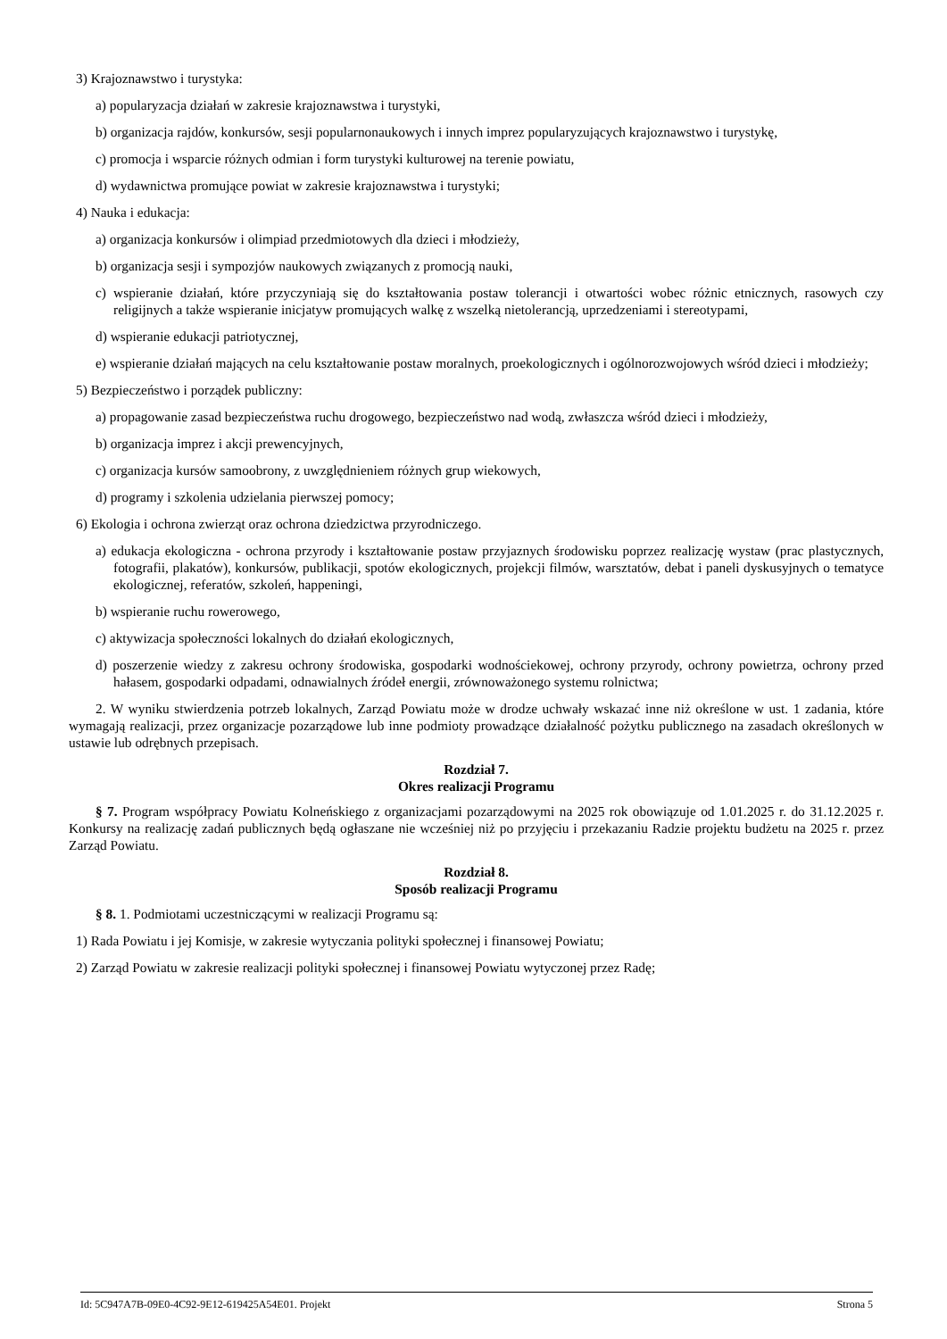3) Krajoznawstwo i turystyka:
a) popularyzacja działań w zakresie krajoznawstwa i turystyki,
b) organizacja rajdów, konkursów, sesji popularnonaukowych i innych imprez popularyzujących krajoznawstwo i turystykę,
c) promocja i wsparcie różnych odmian i form turystyki kulturowej na terenie powiatu,
d) wydawnictwa promujące powiat w zakresie krajoznawstwa i turystyki;
4) Nauka i edukacja:
a) organizacja konkursów i olimpiad przedmiotowych dla dzieci i młodzieży,
b) organizacja sesji i sympozjów naukowych związanych z promocją nauki,
c) wspieranie działań, które przyczyniają się do kształtowania postaw tolerancji i otwartości wobec różnic etnicznych, rasowych czy religijnych a także wspieranie inicjatyw promujących walkę z wszelką nietolerancją, uprzedzeniami i stereotypami,
d) wspieranie edukacji patriotycznej,
e) wspieranie działań mających na celu kształtowanie postaw moralnych, proekologicznych i ogólnorozwojowych wśród dzieci i młodzieży;
5) Bezpieczeństwo i porządek publiczny:
a) propagowanie zasad bezpieczeństwa ruchu drogowego, bezpieczeństwo nad wodą, zwłaszcza wśród dzieci i młodzieży,
b) organizacja imprez i akcji prewencyjnych,
c) organizacja kursów samoobrony, z uwzględnieniem różnych grup wiekowych,
d) programy i szkolenia udzielania pierwszej pomocy;
6) Ekologia i ochrona zwierząt oraz ochrona dziedzictwa przyrodniczego.
a) edukacja ekologiczna - ochrona przyrody i kształtowanie postaw przyjaznych środowisku poprzez realizację wystaw (prac plastycznych, fotografii, plakatów), konkursów, publikacji, spotów ekologicznych, projekcji filmów, warsztatów, debat i paneli dyskusyjnych o tematyce ekologicznej, referatów, szkoleń, happeningi,
b) wspieranie ruchu rowerowego,
c) aktywizacja społeczności lokalnych do działań ekologicznych,
d) poszerzenie wiedzy z zakresu ochrony środowiska, gospodarki wodnościekowej, ochrony przyrody, ochrony powietrza, ochrony przed hałasem, gospodarki odpadami, odnawialnych źródeł energii, zrównoważonego systemu rolnictwa;
2. W wyniku stwierdzenia potrzeb lokalnych, Zarząd Powiatu może w drodze uchwały wskazać inne niż określone w ust. 1 zadania, które wymagają realizacji, przez organizacje pozarządowe lub inne podmioty prowadzące działalność pożytku publicznego na zasadach określonych w ustawie lub odrębnych przepisach.
Rozdział 7.
Okres realizacji Programu
§ 7. Program współpracy Powiatu Kolneńskiego z organizacjami pozarządowymi na 2025 rok obowiązuje od 1.01.2025 r. do 31.12.2025 r. Konkursy na realizację zadań publicznych będą ogłaszane nie wcześniej niż po przyjęciu i przekazaniu Radzie projektu budżetu na 2025 r. przez Zarząd Powiatu.
Rozdział 8.
Sposób realizacji Programu
§ 8. 1. Podmiotami uczestniczącymi w realizacji Programu są:
1) Rada Powiatu i jej Komisje, w zakresie wytyczania polityki społecznej i finansowej Powiatu;
2) Zarząd Powiatu w zakresie realizacji polityki społecznej i finansowej Powiatu wytyczonej przez Radę;
Id: 5C947A7B-09E0-4C92-9E12-619425A54E01. Projekt Strona 5